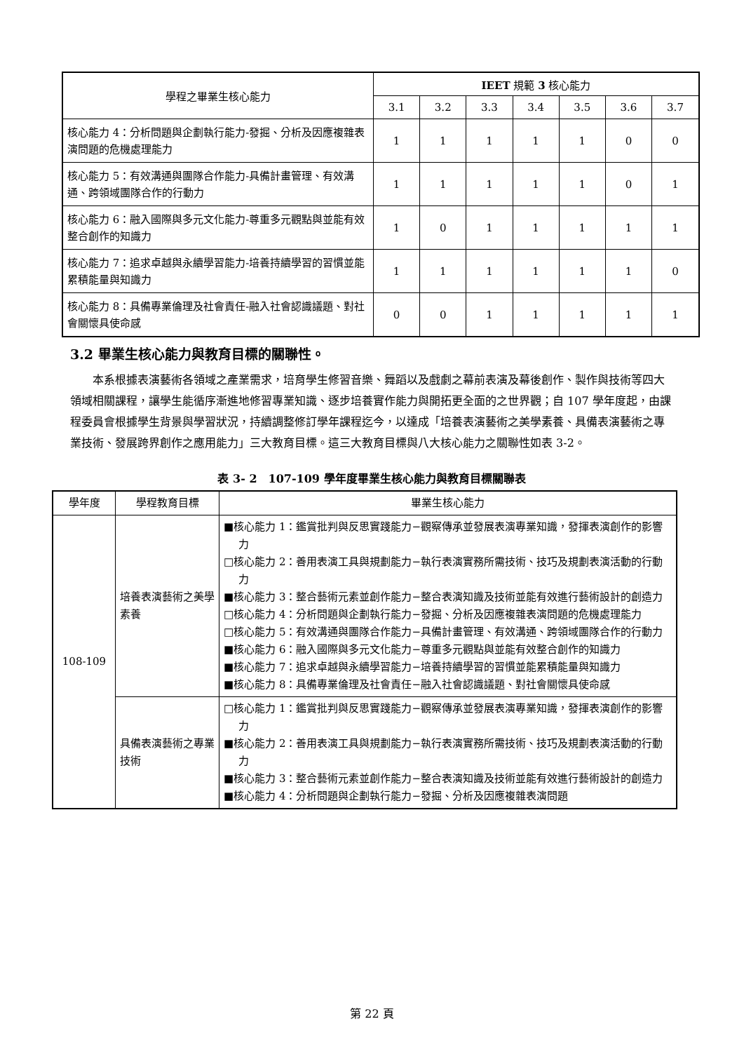| 學程之畢業生核心能力 | IEET 規範 3 核心能力 | | | | | | |
| --- | --- | --- | --- | --- | --- | --- | --- |
| | 3.1 | 3.2 | 3.3 | 3.4 | 3.5 | 3.6 | 3.7 |
| 核心能力 4：分析問題與企劃執行能力-發掘、分析及因應複雜表演問題的危機處理能力 | 1 | 1 | 1 | 1 | 1 | 0 | 0 |
| 核心能力 5：有效溝通與團隊合作能力-具備計畫管理、有效溝通、跨領域團隊合作的行動力 | 1 | 1 | 1 | 1 | 1 | 0 | 1 |
| 核心能力 6：融入國際與多元文化能力-尊重多元觀點與並能有效整合創作的知識力 | 1 | 0 | 1 | 1 | 1 | 1 | 1 |
| 核心能力 7：追求卓越與永續學習能力-培養持續學習的習慣並能累積能量與知識力 | 1 | 1 | 1 | 1 | 1 | 1 | 0 |
| 核心能力 8：具備專業倫理及社會責任-融入社會認識議題、對社會關懷具使命感 | 0 | 0 | 1 | 1 | 1 | 1 | 1 |
3.2 畢業生核心能力與教育目標的關聯性。
本系根據表演藝術各領域之產業需求，培育學生修習音樂、舞蹈以及戲劇之幕前表演及幕後創作、製作與技術等四大領域相關課程，讓學生能循序漸進地修習專業知識、逐步培養實作能力與開拓更全面的之世界觀；自 107 學年度起，由課程委員會根據學生背景與學習狀況，持續調整修訂學年課程迄今，以達成「培養表演藝術之美學素養、具備表演藝術之專業技術、發展跨界創作之應用能力」三大教育目標。這三大教育目標與八大核心能力之關聯性如表 3-2。
表 3- 2　107-109 學年度畢業生核心能力與教育目標關聯表
| 學年度 | 學程教育目標 | 畢業生核心能力 |
| --- | --- | --- |
| 108-109 | 培養表演藝術之美學素養 | ■核心能力 1：鑑賞批判與反思實踐能力−觀察傳承並發展表演專業知識，發揮表演創作的影響力 □核心能力 2：善用表演工具與規劃能力−執行表演實務所需技術、技巧及規劃表演活動的行動力 ■核心能力 3：整合藝術元素並創作能力−整合表演知識及技術並能有效進行藝術設計的創造力 □核心能力 4：分析問題與企劃執行能力−發掘、分析及因應複雜表演問題的危機處理能力 □核心能力 5：有效溝通與團隊合作能力−具備計畫管理、有效溝通、跨領域團隊合作的行動力 ■核心能力 6：融入國際與多元文化能力−尊重多元觀點與並能有效整合創作的知識力 ■核心能力 7：追求卓越與永續學習能力−培養持續學習的習慣並能累積能量與知識力 ■核心能力 8：具備專業倫理及社會責任−融入社會認識議題、對社會關懷具使命感 |
| | 具備表演藝術之專業技術 | □核心能力 1：鑑賞批判與反思實踐能力−觀察傳承並發展表演專業知識，發揮表演創作的影響力 ■核心能力 2：善用表演工具與規劃能力−執行表演實務所需技術、技巧及規劃表演活動的行動力 ■核心能力 3：整合藝術元素並創作能力−整合表演知識及技術並能有效進行藝術設計的創造力 ■核心能力 4：分析問題與企劃執行能力−發掘、分析及因應複雜表演問題 |
第 22 頁